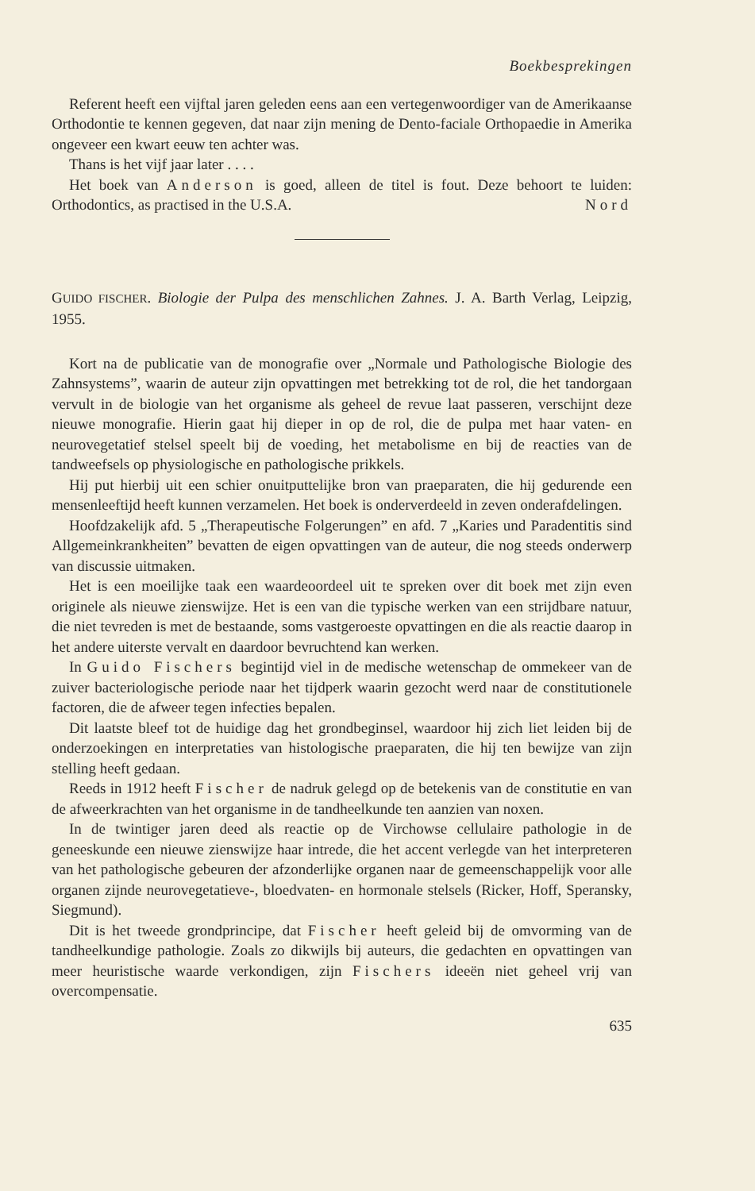Boekbesprekingen
Referent heeft een vijftal jaren geleden eens aan een vertegenwoordiger van de Amerikaanse Orthodontie te kennen gegeven, dat naar zijn mening de Dento-faciale Orthopaedie in Amerika ongeveer een kwart eeuw ten achter was.
Thans is het vijf jaar later . . . .
Het boek van Anderson is goed, alleen de titel is fout. Deze behoort te luiden: Orthodontics, as practised in the U.S.A. Nord
GUIDO FISCHER. Biologie der Pulpa des menschlichen Zahnes. J. A. Barth Verlag, Leipzig, 1955.
Kort na de publicatie van de monografie over „Normale und Pathologische Biologie des Zahnsystems”, waarin de auteur zijn opvattingen met betrekking tot de rol, die het tandorgaan vervult in de biologie van het organisme als geheel de revue laat passeren, verschijnt deze nieuwe monografie. Hierin gaat hij dieper in op de rol, die de pulpa met haar vaten- en neurovegetatief stelsel speelt bij de voeding, het metabolisme en bij de reacties van de tandweefsels op physiologische en pathologische prikkels.
Hij put hierbij uit een schier onuitputtelijke bron van praeparaten, die hij gedurende een mensenleeftijd heeft kunnen verzamelen. Het boek is onderverdeeld in zeven onderafdelingen.
Hoofdzakelijk afd. 5 „Therapeutische Folgerungen” en afd. 7 „Karies und Paradentitis sind Allgemeinkrankheiten” bevatten de eigen opvattingen van de auteur, die nog steeds onderwerp van discussie uitmaken.
Het is een moeilijke taak een waardeoordeel uit te spreken over dit boek met zijn even originele als nieuwe zienswijze. Het is een van die typische werken van een strijdbare natuur, die niet tevreden is met de bestaande, soms vastgeroeste opvattingen en die als reactie daarop in het andere uiterste vervalt en daardoor bevruchtend kan werken.
In Guido Fischers begintijd viel in de medische wetenschap de ommekeer van de zuiver bacteriologische periode naar het tijdperk waarin gezocht werd naar de constitutionele factoren, die de afweer tegen infecties bepalen.
Dit laatste bleef tot de huidige dag het grondbeginsel, waardoor hij zich liet leiden bij de onderzoekingen en interpretaties van histologische praeparaten, die hij ten bewijze van zijn stelling heeft gedaan.
Reeds in 1912 heeft Fischer de nadruk gelegd op de betekenis van de constitutie en van de afweerkrachten van het organisme in de tandheelkunde ten aanzien van noxen.
In de twintiger jaren deed als reactie op de Virchowse cellulaire pathologie in de geneeskunde een nieuwe zienswijze haar intrede, die het accent verlegde van het interpreteren van het pathologische gebeuren der afzonderlijke organen naar de gemeenschappelijk voor alle organen zijnde neurovegetatieve-, bloedvaten- en hormonale stelsels (Ricker, Hoff, Speransky, Siegmund).
Dit is het tweede grondprincipe, dat Fischer heeft geleid bij de omvorming van de tandheelkundige pathologie. Zoals zo dikwijls bij auteurs, die gedachten en opvattingen van meer heuristische waarde verkondigen, zijn Fischers ideeën niet geheel vrij van overcompensatie.
635